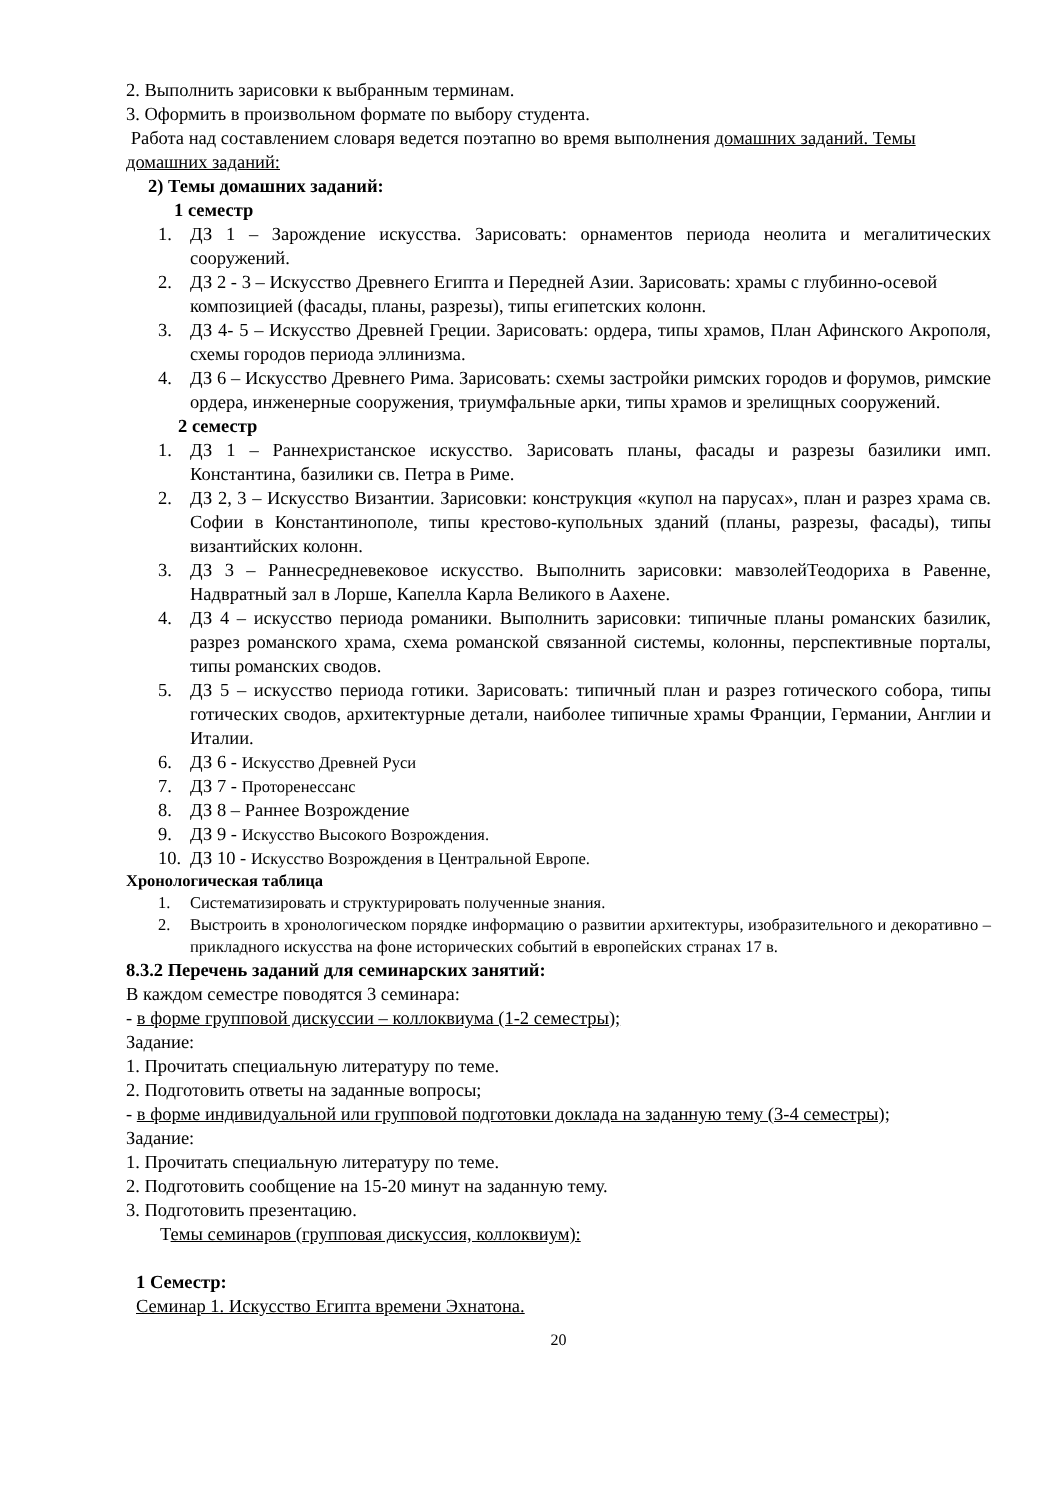2. Выполнить зарисовки к выбранным терминам.
3. Оформить в произвольном формате по выбору студента.
Работа над составлением словаря ведется поэтапно во время выполнения домашних заданий. Темы домашних заданий:
2) Темы домашних заданий:
1 семестр
1. ДЗ 1 – Зарождение искусства. Зарисовать: орнаментов периода неолита и мегалитических сооружений.
2. ДЗ 2 - 3 – Искусство Древнего Египта и Передней Азии. Зарисовать: храмы с глубинно-осевой композицией (фасады, планы, разрезы), типы египетских колонн.
3. ДЗ 4- 5 – Искусство Древней Греции. Зарисовать: ордера, типы храмов, План Афинского Акрополя, схемы городов периода эллинизма.
4. ДЗ 6 – Искусство Древнего Рима. Зарисовать: схемы застройки римских городов и форумов, римские ордера, инженерные сооружения, триумфальные арки, типы храмов и зрелищных сооружений.
2 семестр
1. ДЗ 1 – Раннехристанское искусство. Зарисовать планы, фасады и разрезы базилики имп. Константина, базилики св. Петра в Риме.
2. ДЗ 2, 3 – Искусство Византии. Зарисовки: конструкция «купол на парусах», план и разрез храма св. Софии в Константинополе, типы крестово-купольных зданий (планы, разрезы, фасады), типы византийских колонн.
3. ДЗ 3 – Раннесредневековое искусство. Выполнить зарисовки: мавзолейТеодориха в Равенне, Надвратный зал в Лорше, Капелла Карла Великого в Аахене.
4. ДЗ 4 – искусство периода романики. Выполнить зарисовки: типичные планы романских базилик, разрез романского храма, схема романской связанной системы, колонны, перспективные порталы, типы романских сводов.
5. ДЗ 5 – искусство периода готики. Зарисовать: типичный план и разрез готического собора, типы готических сводов, архитектурные детали, наиболее типичные храмы Франции, Германии, Англии и Италии.
6. ДЗ 6 - Искусство Древней Руси
7. ДЗ 7 - Проторенессанс
8. ДЗ 8 – Раннее Возрождение
9. ДЗ 9 - Искусство Высокого Возрождения.
10. ДЗ 10 - Искусство Возрождения в Центральной Европе.
Хронологическая таблица
1. Систематизировать и структурировать полученные знания.
2. Выстроить в хронологическом порядке информацию о развитии архитектуры, изобразительного и декоративно – прикладного искусства на фоне исторических событий в европейских странах 17 в.
8.3.2 Перечень заданий для семинарских занятий:
В каждом семестре поводятся 3 семинара:
- в форме групповой дискуссии – коллоквиума (1-2 семестры);
Задание:
1. Прочитать специальную литературу по теме.
2. Подготовить ответы на заданные вопросы;
- в форме индивидуальной или групповой подготовки доклада на заданную тему (3-4 семестры);
Задание:
1. Прочитать специальную литературу по теме.
2. Подготовить сообщение на 15-20 минут на заданную тему.
3. Подготовить презентацию.
Темы семинаров (групповая дискуссия, коллоквиум):
1 Семестр:
Семинар 1. Искусство Египта времени Эхнатона.
20